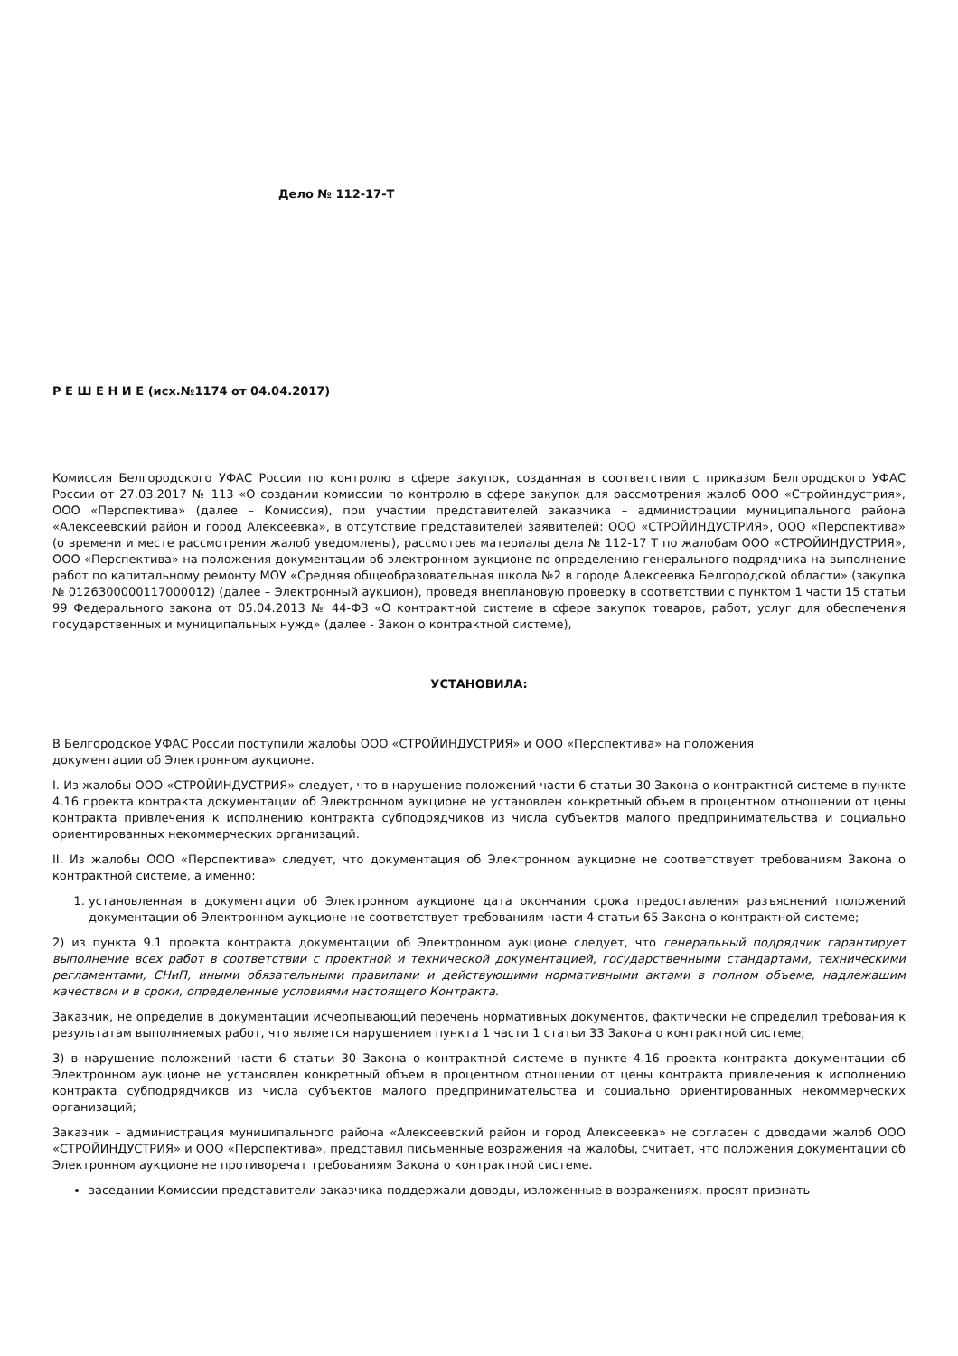Дело № 112-17-Т
Р Е Ш Е Н И Е (исх.№1174 от 04.04.2017)
Комиссия Белгородского УФАС России по контролю в сфере закупок, созданная в соответствии с приказом Белгородского УФАС России от 27.03.2017 № 113 «О создании комиссии по контролю в сфере закупок для рассмотрения жалоб ООО «Стройиндустрия», ООО «Перспектива» (далее – Комиссия), при участии представителей заказчика – администрации муниципального района «Алексеевский район и город Алексеевка», в отсутствие представителей заявителей: ООО «СТРОЙИНДУСТРИЯ», ООО «Перспектива» (о времени и месте рассмотрения жалоб уведомлены), рассмотрев материалы дела № 112-17 Т по жалобам ООО «СТРОЙИНДУСТРИЯ», ООО «Перспектива» на положения документации об электронном аукционе по определению генерального подрядчика на выполнение работ по капитальному ремонту МОУ «Средняя общеобразовательная школа №2 в городе Алексеевка Белгородской области» (закупка № 0126300000117000012) (далее – Электронный аукцион), проведя внеплановую проверку в соответствии с пунктом 1 части 15 статьи 99 Федерального закона от 05.04.2013 № 44-ФЗ «О контрактной системе в сфере закупок товаров, работ, услуг для обеспечения государственных и муниципальных нужд» (далее - Закон о контрактной системе),
УСТАНОВИЛА:
В Белгородское УФАС России поступили жалобы ООО «СТРОЙИНДУСТРИЯ» и ООО «Перспектива» на положения
документации об Электронном аукционе.
I. Из жалобы ООО «СТРОЙИНДУСТРИЯ» следует, что в нарушение положений части 6 статьи 30 Закона о контрактной системе в пункте 4.16 проекта контракта документации об Электронном аукционе не установлен конкретный объем в процентном отношении от цены контракта привлечения к исполнению контракта субподрядчиков из числа субъектов малого предпринимательства и социально ориентированных некоммерческих организаций.
II. Из жалобы ООО «Перспектива» следует, что документация об Электронном аукционе не соответствует требованиям Закона о контрактной системе, а именно:
1. установленная в документации об Электронном аукционе дата окончания срока предоставления разъяснений положений документации об Электронном аукционе не соответствует требованиям части 4 статьи 65 Закона о контрактной системе;
2) из пункта 9.1 проекта контракта документации об Электронном аукционе следует, что генеральный подрядчик гарантирует выполнение всех работ в соответствии с проектной и технической документацией, государственными стандартами, техническими регламентами, СНиП, иными обязательными правилами и действующими нормативными актами в полном объеме, надлежащим качеством и в сроки, определенные условиями настоящего Контракта.
Заказчик, не определив в документации исчерпывающий перечень нормативных документов, фактически не определил требования к результатам выполняемых работ, что является нарушением пункта 1 части 1 статьи 33 Закона о контрактной системе;
3) в нарушение положений части 6 статьи 30 Закона о контрактной системе в пункте 4.16 проекта контракта документации об Электронном аукционе не установлен конкретный объем в процентном отношении от цены контракта привлечения к исполнению контракта субподрядчиков из числа субъектов малого предпринимательства и социально ориентированных некоммерческих организаций;
Заказчик – администрация муниципального района «Алексеевский район и город Алексеевка» не согласен с доводами жалоб ООО «СТРОЙИНДУСТРИЯ» и ООО «Перспектива», представил письменные возражения на жалобы, считает, что положения документации об Электронном аукционе не противоречат требованиям Закона о контрактной системе.
заседании Комиссии представители заказчика поддержали доводы, изложенные в возражениях, просят признать